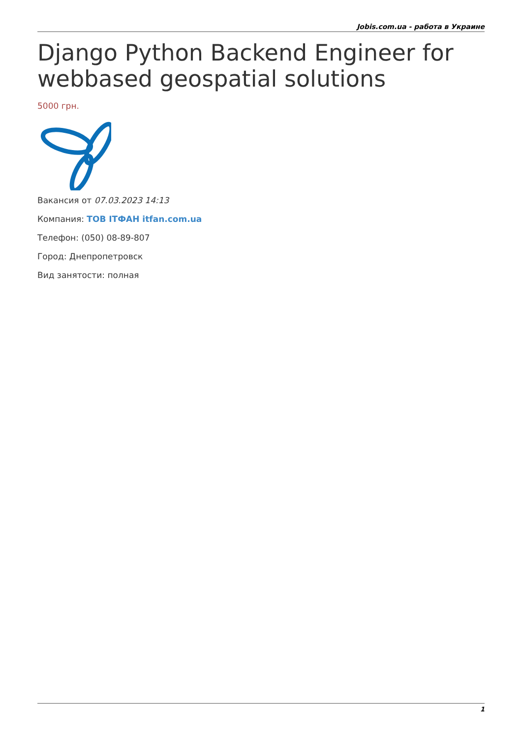Jobis.com.ua - работа в Украине
Django Python Backend Engineer for webbased geospatial solutions
5000 грн.
Вакансия от 07.03.2023 14:13
Компания: ТОВ ІТФАН itfan.com.ua
Телефон: (050) 08-89-807
Город: Днепропетровск
Вид занятости: полная
1